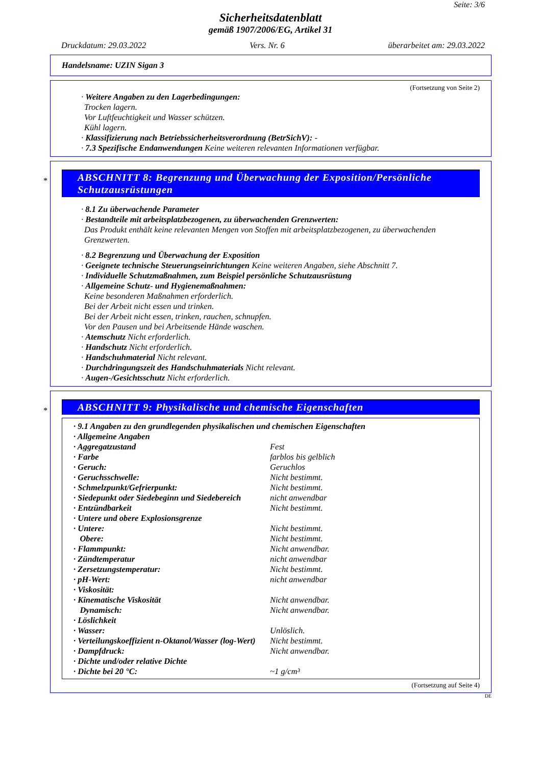Seite: 3/6
Sicherheitsdatenblatt
gemäß 1907/2006/EG, Artikel 31
Druckdatum: 29.03.2022 Vers. Nr. 6 überarbeitet am: 29.03.2022
Handelsname: UZIN Sigan 3
(Fortsetzung von Seite 2)
· Weitere Angaben zu den Lagerbedingungen:
Trocken lagern.
Vor Luftfeuchtigkeit und Wasser schützen.
Kühl lagern.
· Klassifizierung nach Betriebssicherheitsverordnung (BetrSichV): -
· 7.3 Spezifische Endanwendungen Keine weiteren relevanten Informationen verfügbar.
*
ABSCHNITT 8: Begrenzung und Überwachung der Exposition/Persönliche Schutzausrüstungen
· 8.1 Zu überwachende Parameter
· Bestandteile mit arbeitsplatzbezogenen, zu überwachenden Grenzwerten:
Das Produkt enthält keine relevanten Mengen von Stoffen mit arbeitsplatzbezogenen, zu überwachenden Grenzwerten.
· 8.2 Begrenzung und Überwachung der Exposition
· Geeignete technische Steuerungseinrichtungen Keine weiteren Angaben, siehe Abschnitt 7.
· Individuelle Schutzmaßnahmen, zum Beispiel persönliche Schutzausrüstung
· Allgemeine Schutz- und Hygienemaßnahmen:
Keine besonderen Maßnahmen erforderlich.
Bei der Arbeit nicht essen und trinken.
Bei der Arbeit nicht essen, trinken, rauchen, schnupfen.
Vor den Pausen und bei Arbeitsende Hände waschen.
· Atemschutz Nicht erforderlich.
· Handschutz Nicht erforderlich.
· Handschuhmaterial Nicht relevant.
· Durchdringungszeit des Handschuhmaterials Nicht relevant.
· Augen-/Gesichtsschutz Nicht erforderlich.
*
ABSCHNITT 9: Physikalische und chemische Eigenschaften
| · 9.1 Angaben zu den grundlegenden physikalischen und chemischen Eigenschaften | |
| · Allgemeine Angaben | |
| · Aggregatzustand | Fest |
| · Farbe | farblos bis gelblich |
| · Geruch: | Geruchlos |
| · Geruchsschwelle: | Nicht bestimmt. |
| · Schmelzpunkt/Gefrierpunkt: | Nicht bestimmt. |
| · Siedepunkt oder Siedebeginn und Siedebereich | nicht anwendbar |
| · Entzündbarkeit | Nicht bestimmt. |
| · Untere und obere Explosionsgrenze | |
| · Untere: | Nicht bestimmt. |
| Obere: | Nicht bestimmt. |
| · Flammpunkt: | Nicht anwendbar. |
| · Zündtemperatur | nicht anwendbar |
| · Zersetzungstemperatur: | Nicht bestimmt. |
| · pH-Wert: | nicht anwendbar |
| · Viskosität: | |
| · Kinematische Viskosität | Nicht anwendbar. |
| Dynamisch: | Nicht anwendbar. |
| · Löslichkeit | |
| · Wasser: | Unlöslich. |
| · Verteilungskoeffizient n-Oktanol/Wasser (log-Wert) | Nicht bestimmt. |
| · Dampfdruck: | Nicht anwendbar. |
| · Dichte und/oder relative Dichte | |
| · Dichte bei 20 °C: | ~1 g/cm³ |
(Fortsetzung auf Seite 4)
DE